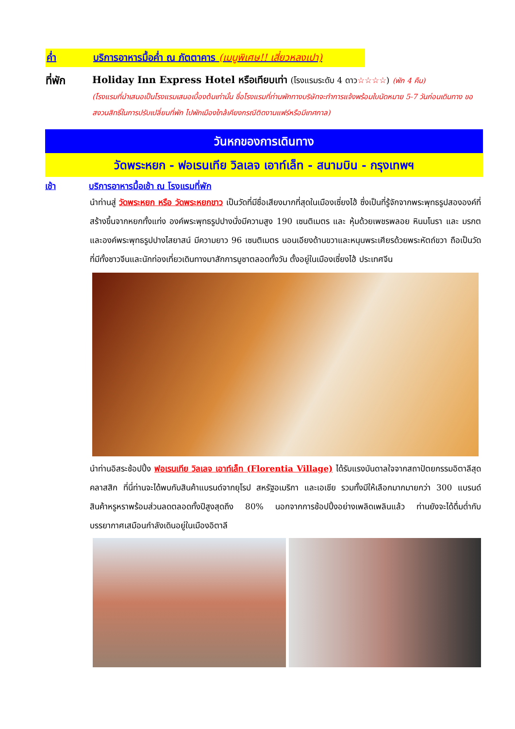ค่ำ บริการอาหารมื้อค่ำ ณ ภัตตาคาร (เมนูพิเศษ!! เสี่ยวหลงเปา)
ที่พัก Holiday Inn Express Hotel หรือเทียบเท่า (โรงแรมระดับ 4 ดาว☆☆☆☆) (พัก 4 คืน)
(โรงแรมที่นำเสนอเป็นโรงแรมเสนอเบื้องต้นเท่านั้น ชื่อโรงแรมที่ท่านพักทางบริษัทจะทำการแจ้งพร้อมใบนัดหมาย 5-7 วันก่อนเดินทาง ขอสงวนสิทธิ์ในการปรับเปลี่ยนที่พัก ไปพักเมืองใกล้เคียงกรณีติดงานแฟร์หรือมีเทศกาล)
วันหกของการเดินทาง
วัดพระหยก - ฟอเรนเทีย วิลเลจ เอาท์เล็ท - สนามบิน - กรุงเทพฯ
เช้า บริการอาหารมื้อเช้า ณ โรงแรมที่พัก
นำท่านสู่ วัดพระหยก หรือ วัดพระหยกขาว เป็นวัดที่มีชื่อเสียงมากที่สุดในเมืองเซี่ยงไฮ้ ซึ่งเป็นที่รู้จักจากพระพุทธรูปสององค์ที่สร้างขึ้นจากหยกทั้งแท่ง องค์พระพุทธรูปปางนั่งมีความสูง 190 เซนติเมตร และ หุ้มด้วยเพชรพลอย หินมโนรา และ มรกต และองค์พระพุทธรูปปางไสยาสน์ มีความยาว 96 เซนติเมตร นอนเอียงด้านขวาและหนุนพระเศียรด้วยพระหัตถ์ขวา ถือเป็นวัดที่มีทั้งชาวจีนและนักท่องเที่ยวเดินทางมาสักการบูชาตลอดทั้งวัน ตั้งอยู่ในเมืองเซี่ยงไฮ้ ประเทศจีน
นำท่านอิสระช้อปปิ้ง ฟอเรนเทีย วิลเลจ เอาท์เล็ท (Florentia Village) ได้รับแรงบันดาลใจจากสถาปัตยกรรมอิตาลีสุดคลาสสิก ที่นี่ท่านจะได้พบกับสินค้าแบรนด์จากยุโรป สหรัฐอเมริกา และเอเชีย รวมทั้งมีให้เลือกมากมายกว่า 300 แบรนด์ สินค้าหรูหราพร้อมส่วนลดตลอดทั้งปีสูงสุดถึง 80% นอกจากการช้อปปิ้งอย่างเพลิดเพลินแล้ว ท่านยังจะได้ดื่มด่ำกับบรรยากาศเสมือนกำลังเดินอยู่ในเมืองอิตาลี